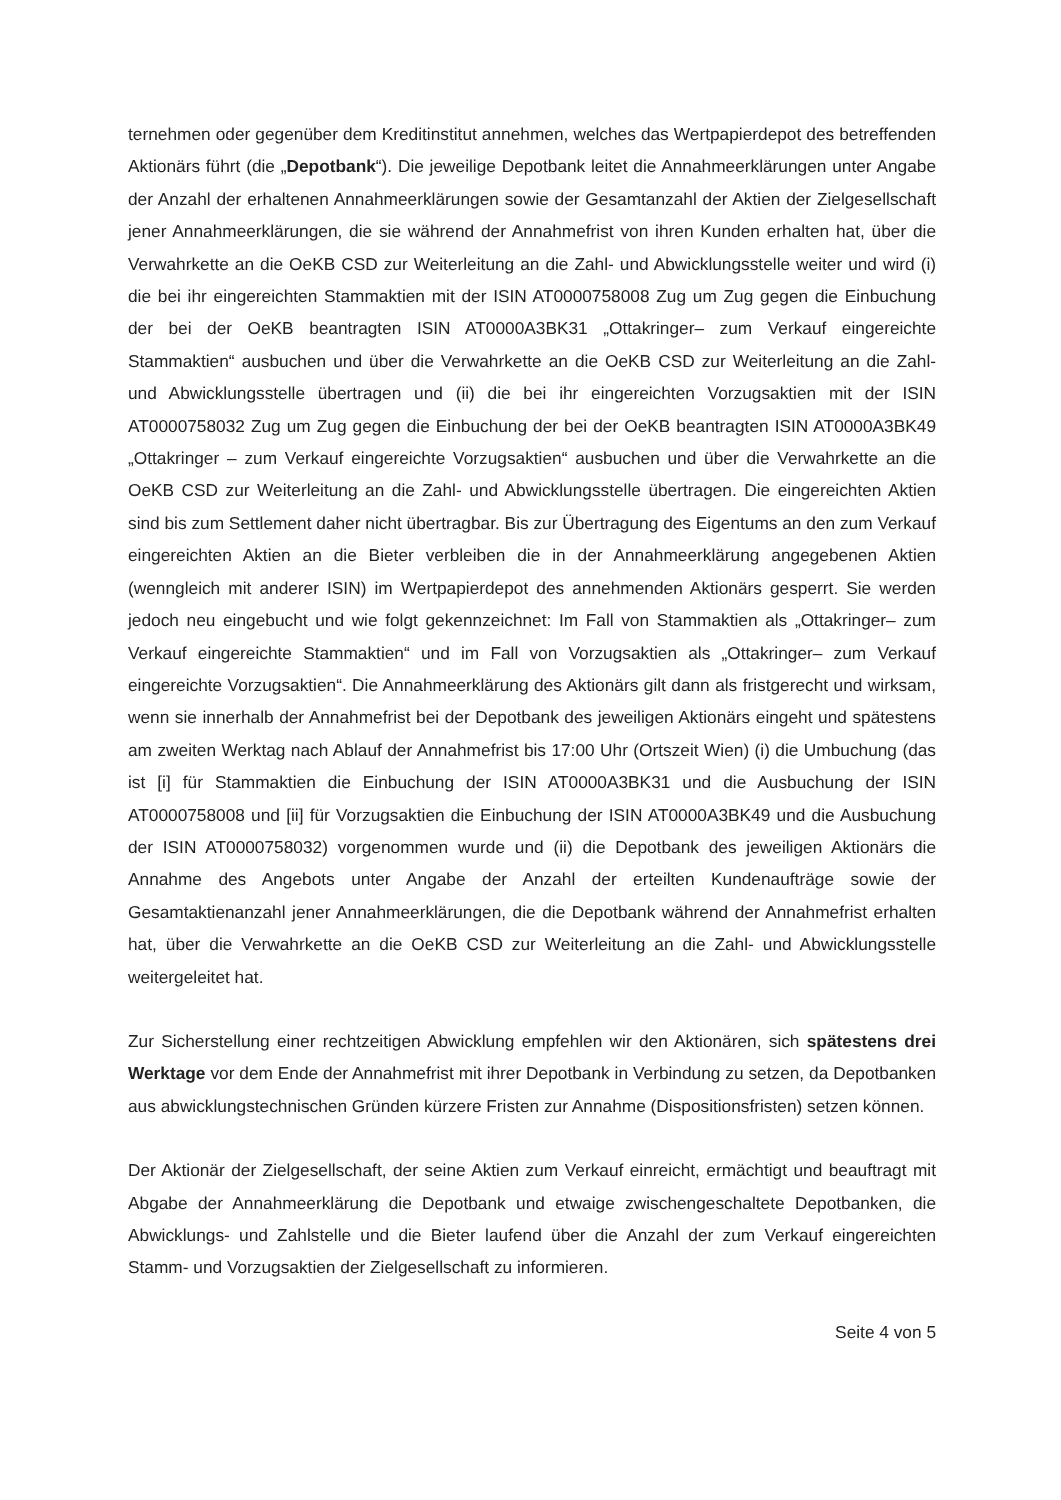ternehmen oder gegenüber dem Kreditinstitut annehmen, welches das Wertpapierdepot des betreffenden Aktionärs führt (die „Depotbank“). Die jeweilige Depotbank leitet die Annahmeerklärungen unter Angabe der Anzahl der erhaltenen Annahmeerklärungen sowie der Gesamtanzahl der Aktien der Zielgesellschaft jener Annahmeerklärungen, die sie während der Annahmefrist von ihren Kunden erhalten hat, über die Verwahrkette an die OeKB CSD zur Weiterleitung an die Zahl- und Abwicklungsstelle weiter und wird (i) die bei ihr eingereichten Stammaktien mit der ISIN AT0000758008 Zug um Zug gegen die Einbuchung der bei der OeKB beantragten ISIN AT0000A3BK31 „Ottakringer– zum Verkauf eingereichte Stammaktien“ ausbuchen und über die Verwahrkette an die OeKB CSD zur Weiterleitung an die Zahl- und Abwicklungsstelle übertragen und (ii) die bei ihr eingereichten Vorzugsaktien mit der ISIN AT0000758032 Zug um Zug gegen die Einbuchung der bei der OeKB beantragten ISIN AT0000A3BK49 „Ottakringer – zum Verkauf eingereichte Vorzugsaktien“ ausbuchen und über die Verwahrkette an die OeKB CSD zur Weiterleitung an die Zahl- und Abwicklungsstelle übertragen. Die eingereichten Aktien sind bis zum Settlement daher nicht übertragbar. Bis zur Übertragung des Eigentums an den zum Verkauf eingereichten Aktien an die Bieter verbleiben die in der Annahmeerklärung angegebenen Aktien (wenngleich mit anderer ISIN) im Wertpapierdepot des annehmenden Aktionärs gesperrt. Sie werden jedoch neu eingebucht und wie folgt gekennzeichnet: Im Fall von Stammaktien als „Ottakringer– zum Verkauf eingereichte Stammaktien“ und im Fall von Vorzugsaktien als „Ottakringer– zum Verkauf eingereichte Vorzugsaktien“. Die Annahmeerklärung des Aktionärs gilt dann als fristgerecht und wirksam, wenn sie innerhalb der Annahmefrist bei der Depotbank des jeweiligen Aktionärs eingeht und spätestens am zweiten Werktag nach Ablauf der Annahmefrist bis 17:00 Uhr (Ortszeit Wien) (i) die Umbuchung (das ist [i] für Stammaktien die Einbuchung der ISIN AT0000A3BK31 und die Ausbuchung der ISIN AT0000758008 und [ii] für Vorzugsaktien die Einbuchung der ISIN AT0000A3BK49 und die Ausbuchung der ISIN AT0000758032) vorgenommen wurde und (ii) die Depotbank des jeweiligen Aktionärs die Annahme des Angebots unter Angabe der Anzahl der erteilten Kundenaufträge sowie der Gesamtaktienanzahl jener Annahmeerklärungen, die die Depotbank während der Annahmefrist erhalten hat, über die Verwahrkette an die OeKB CSD zur Weiterleitung an die Zahl- und Abwicklungsstelle weitergeleitet hat.
Zur Sicherstellung einer rechtzeitigen Abwicklung empfehlen wir den Aktionären, sich spätestens drei Werktage vor dem Ende der Annahmefrist mit ihrer Depotbank in Verbindung zu setzen, da Depotbanken aus abwicklungstechnischen Gründen kürzere Fristen zur Annahme (Dispositionsfristen) setzen können.
Der Aktionär der Zielgesellschaft, der seine Aktien zum Verkauf einreicht, ermächtigt und beauftragt mit Abgabe der Annahmeerklärung die Depotbank und etwaige zwischengeschaltete Depotbanken, die Abwicklungs- und Zahlstelle und die Bieter laufend über die Anzahl der zum Verkauf eingereichten Stamm- und Vorzugsaktien der Zielgesellschaft zu informieren.
Seite 4 von 5